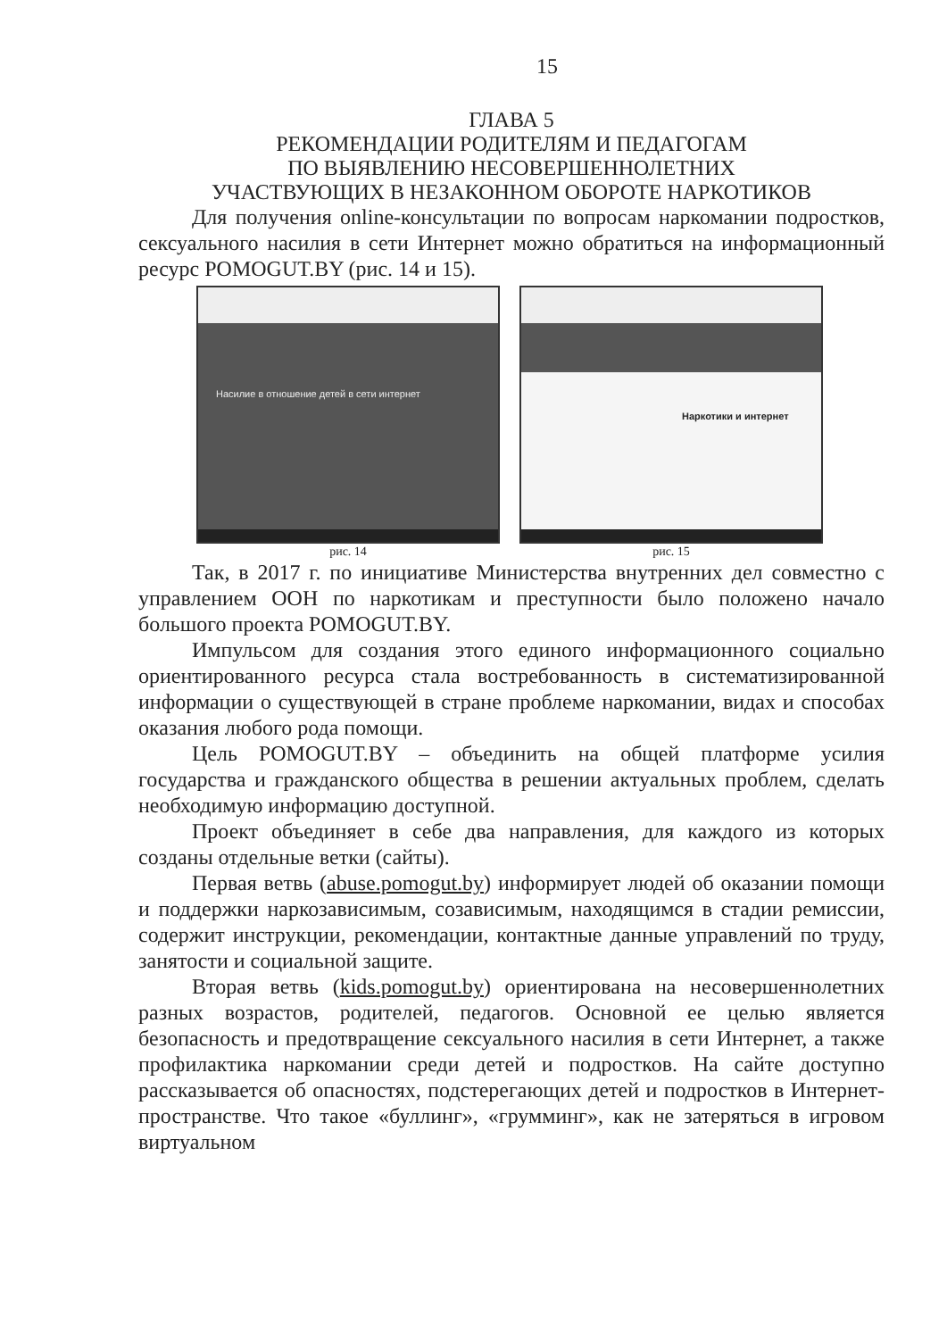15
ГЛАВА 5
РЕКОМЕНДАЦИИ РОДИТЕЛЯМ И ПЕДАГОГАМ
ПО ВЫЯВЛЕНИЮ НЕСОВЕРШЕННОЛЕТНИХ
УЧАСТВУЮЩИХ В НЕЗАКОННОМ ОБОРОТЕ НАРКОТИКОВ
Для получения online-консультации по вопросам наркомании подростков, сексуального насилия в сети Интернет можно обратиться на информационный ресурс POMOGUT.BY (рис. 14 и 15).
Насилие в отношение детей в сети интернет
рис. 14
Наркотики и интернет
рис. 15
Так, в 2017 г. по инициативе Министерства внутренних дел совместно с управлением ООН по наркотикам и преступности было положено начало большого проекта POMOGUT.BY.
Импульсом для создания этого единого информационного социально ориентированного ресурса стала востребованность в систематизированной информации о существующей в стране проблеме наркомании, видах и способах оказания любого рода помощи.
Цель POMOGUT.BY – объединить на общей платформе усилия государства и гражданского общества в решении актуальных проблем, сделать необходимую информацию доступной.
Проект объединяет в себе два направления, для каждого из которых созданы отдельные ветки (сайты).
Первая ветвь (abuse.pomogut.by) информирует людей об оказании помощи и поддержки наркозависимым, созависимым, находящимся в стадии ремиссии, содержит инструкции, рекомендации, контактные данные управлений по труду, занятости и социальной защите.
Вторая ветвь (kids.pomogut.by) ориентирована на несовершеннолетних разных возрастов, родителей, педагогов. Основной ее целью является безопасность и предотвращение сексуального насилия в сети Интернет, а также профилактика наркомании среди детей и подростков. На сайте доступно рассказывается об опасностях, подстерегающих детей и подростков в Интернет-пространстве. Что такое «буллинг», «грумминг», как не затеряться в игровом виртуальном